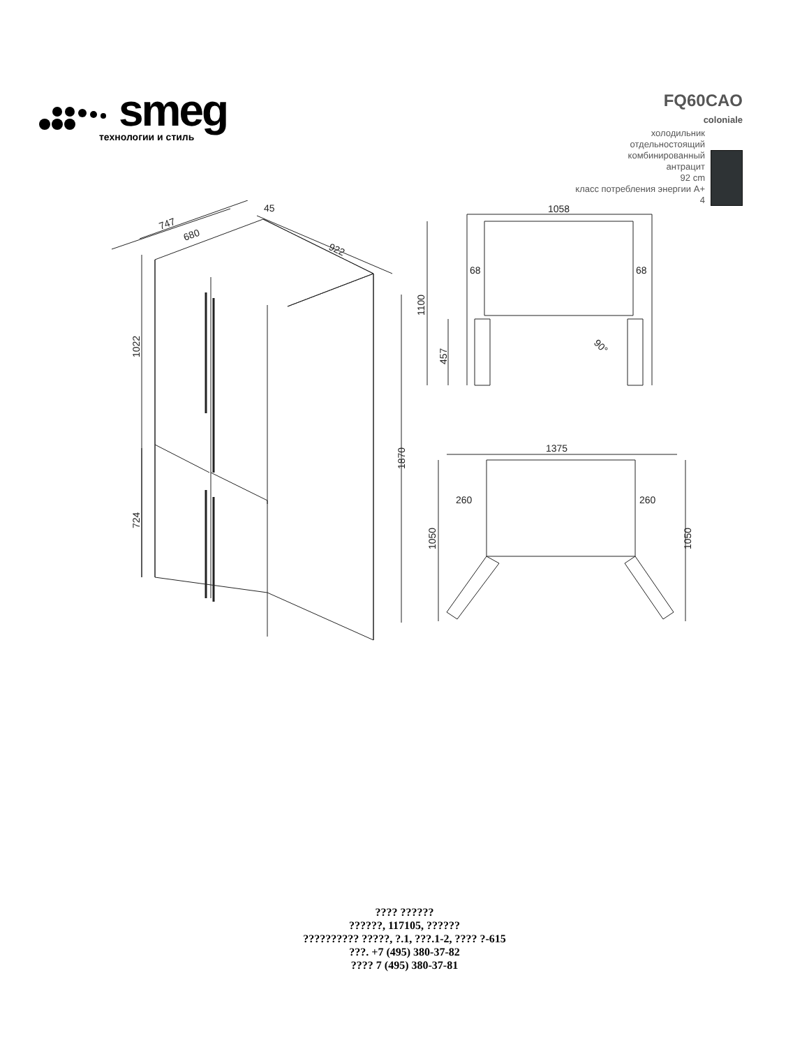smeg
технологии и стиль
FQ60CAO
coloniale
холодильник
отдельностоящий
комбинированный
антрацит
92 cm
класс потребления энергии A+
4
747
680
45
922
1022
724
1870
1058
68
68
1100
457
90°
1375
260
260
1050
1050
???? ??????
??????, 117105, ??????
?????????? ?????, ?.1, ???.1-2, ???? ?-615
???. +7 (495) 380-37-82
???? 7 (495) 380-37-81